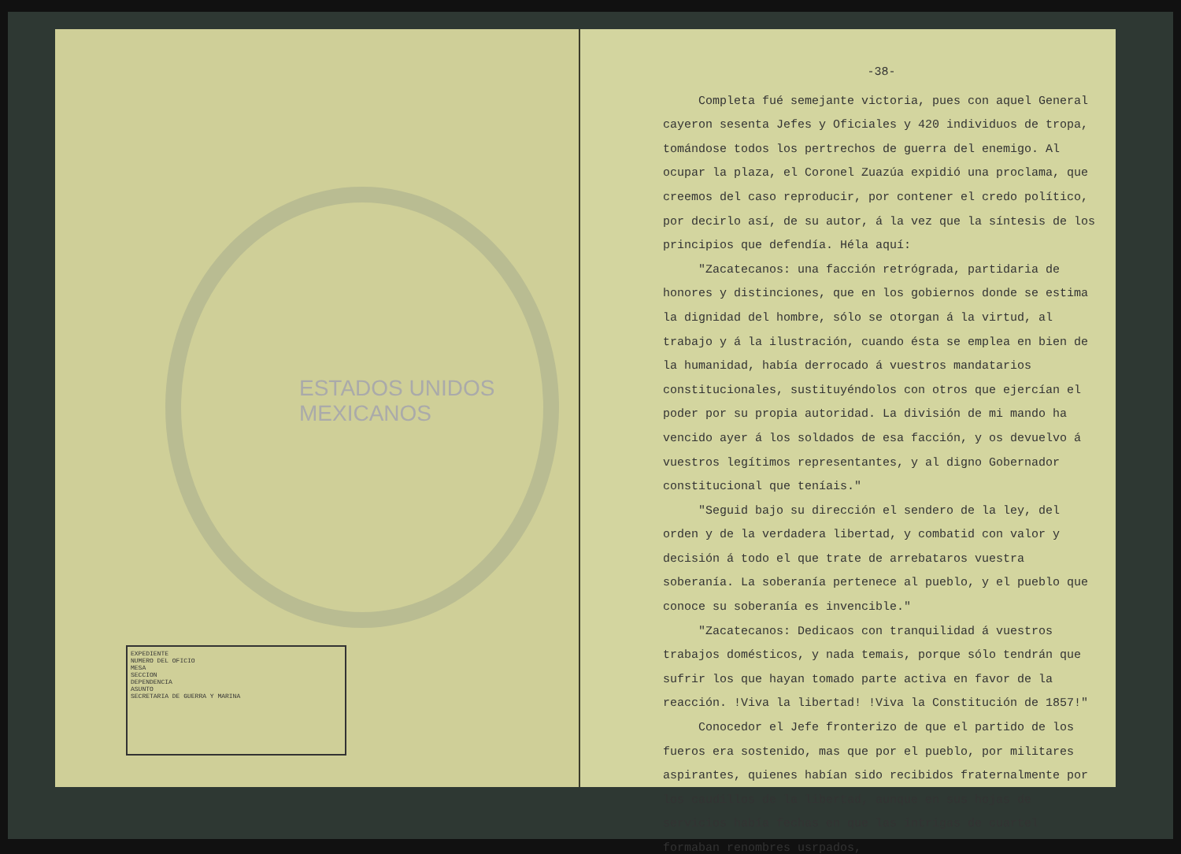ESTADOS UNIDOS MEXICANOS
EXPEDIENTE
NUMERO DEL OFICIO
MESA
SECCION
DEPENDENCIA
ASUNTO
SECRETARIA DE GUERRA Y MARINA
-38-
Completa fué semejante victoria, pues con aquel General cayeron sesenta Jefes y Oficiales y 420 individuos de tropa, tomándose todos los pertrechos de guerra del enemigo. Al ocupar la plaza, el Coronel Zuazúa expidió una proclama, que creemos del caso reproducir, por contener el credo político, por decirlo así, de su autor, á la vez que la síntesis de los principios que defendía. Héla aquí:
"Zacatecanos: una facción retrógrada, partidaria de honores y distinciones, que en los gobiernos donde se estima la dignidad del hombre, sólo se otorgan á la virtud, al trabajo y á la ilustración, cuando ésta se emplea en bien de la humanidad, había derrocado á vuestros mandatarios constitucionales, sustituyéndolos con otros que ejercían el poder por su propia autoridad. La división de mi mando ha vencido ayer á los soldados de esa facción, y os devuelvo á vuestros legítimos representantes, y al digno Gobernador constitucional que teníais."
"Seguid bajo su dirección el sendero de la ley, del orden y de la verdadera libertad, y combatid con valor y decisión á todo el que trate de arrebataros vuestra soberanía. La soberanía pertenece al pueblo, y el pueblo que conoce su soberanía es invencible."
"Zacatecanos: Dedicaos con tranquilidad á vuestros trabajos domésticos, y nada temais, porque sólo tendrán que sufrir los que hayan tomado parte activa en favor de la reacción. !Viva la libertad! !Viva la Constitución de 1857!"
Conocedor el Jefe fronterizo de que el partido de los fueros era sostenido, mas que por el pueblo, por militares aspirantes, quienes habían sido recibidos fraternalmente por los caudillos de la libertad, aunque en sus hojas de servicios había fechas en que las intrigas de cuartel formaban renombres usrpados,